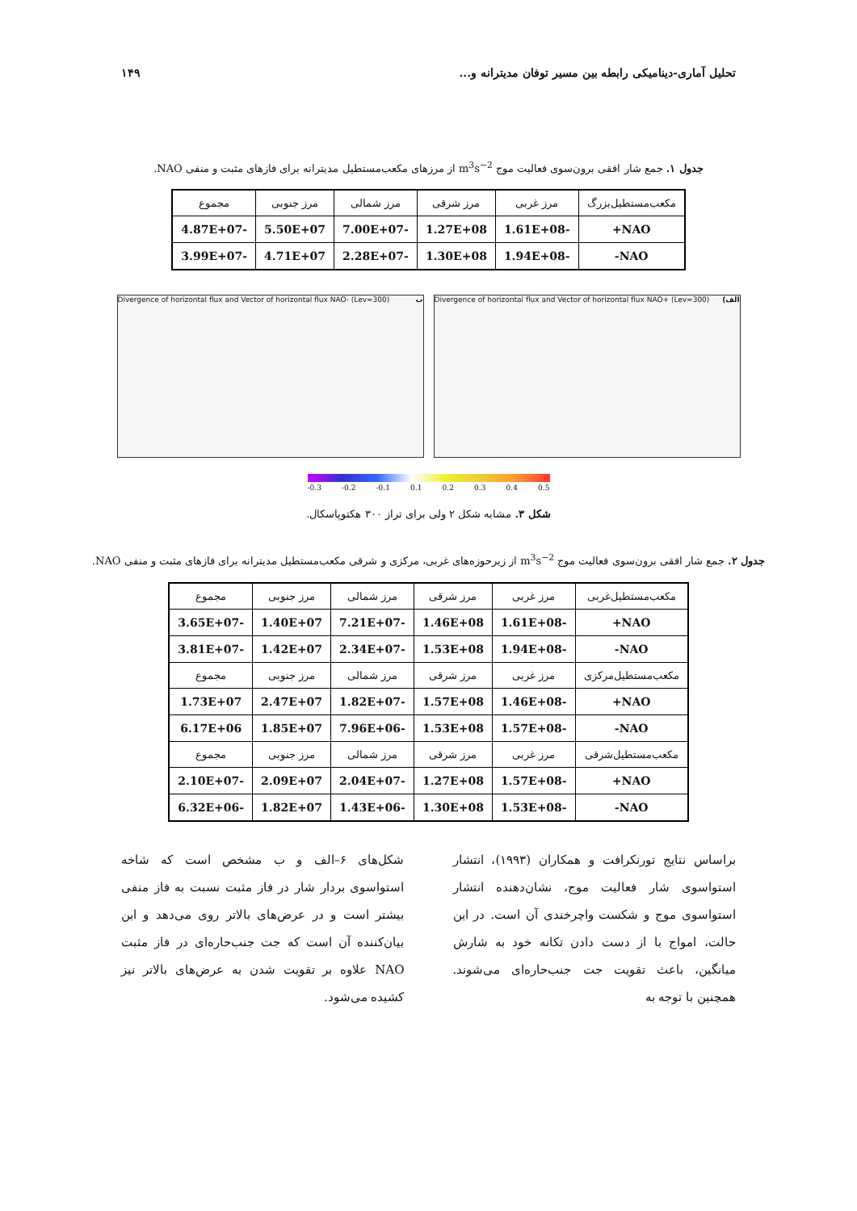تحلیل آماری-دینامیکی رابطه بین مسیر توفان مدیترانه و... ۱۴۹
جدول ۱. جمع شار افقی برون‌سوی فعالیت موج m<sup>3</sup>s<sup>−2</sup> از مرزهای مکعب‌مستطیل مدیترانه برای فازهای مثبت و منفی NAO.
| مکعب‌مستطیل‌بزرگ | مرز غربی | مرز شرقی | مرز شمالی | مرز جنوبی | مجموع |
| --- | --- | --- | --- | --- | --- |
| NAO+ | -1.61E+08 | 1.27E+08 | -7.00E+07 | 5.50E+07 | -4.87E+07 |
| NAO- | -1.94E+08 | 1.30E+08 | -2.28E+07 | 4.71E+07 | -3.99E+07 |
Divergence of horizontal flux and Vector of horizontal flux NAO+ (Lev=300) (الف
Divergence of horizontal flux and Vector of horizontal flux NAO- (Lev=300) ب
-0.3 -0.2 -0.1 0.1 0.2 0.3 0.4 0.5
شکل ۳. مشابه شکل ۲ ولی برای تراز ۳۰۰ هکتوپاسکال.
جدول ۲. جمع شار افقی برون‌سوی فعالیت موج m<sup>3</sup>s<sup>−2</sup> از زیرحوزه‌های غربی، مرکزی و شرقی مکعب‌مستطیل مدیترانه برای فازهای مثبت و منفی NAO.
| مکعب‌مستطیل‌غربی | مرز غربی | مرز شرقی | مرز شمالی | مرز جنوبی | مجموع |
| --- | --- | --- | --- | --- | --- |
| NAO+ | -1.61E+08 | 1.46E+08 | -7.21E+07 | 1.40E+07 | -3.65E+07 |
| NAO- | -1.94E+08 | 1.53E+08 | -2.34E+07 | 1.42E+07 | -3.81E+07 |
| مکعب‌مستطیل‌مرکزی | مرز غربی | مرز شرقی | مرز شمالی | مرز جنوبی | مجموع |
| NAO+ | -1.46E+08 | 1.57E+08 | -1.82E+07 | 2.47E+07 | 1.73E+07 |
| NAO- | -1.57E+08 | 1.53E+08 | -7.96E+06 | 1.85E+07 | 6.17E+06 |
| مکعب‌مستطیل‌شرقی | مرز غربی | مرز شرقی | مرز شمالی | مرز جنوبی | مجموع |
| NAO+ | -1.57E+08 | 1.27E+08 | -2.04E+07 | 2.09E+07 | -2.10E+07 |
| NAO- | -1.53E+08 | 1.30E+08 | -1.43E+06 | 1.82E+07 | -6.32E+06 |
براساس نتایج تورنکرافت و همکاران (۱۹۹۳)، انتشار استواسوی شار فعالیت موج، نشان‌دهنده انتشار استواسوی موج و شکست واچرخندی آن است. در این حالت، امواج با از دست دادن تکانه خود به شارش میانگین، باعث تقویت جت جنب‌حاره‌ای می‌شوند. همچنین با توجه به
شکل‌های ۶–الف و ب مشخص است که شاخه استواسوی بردار شار در فاز مثبت نسبت به فاز منفی بیشتر است و در عرض‌های بالاتر روی می‌دهد و این بیان‌کننده آن است که جت جنب‌حاره‌ای در فاز مثبت NAO علاوه بر تقویت شدن به عرض‌های بالاتر نیز کشیده می‌شود.